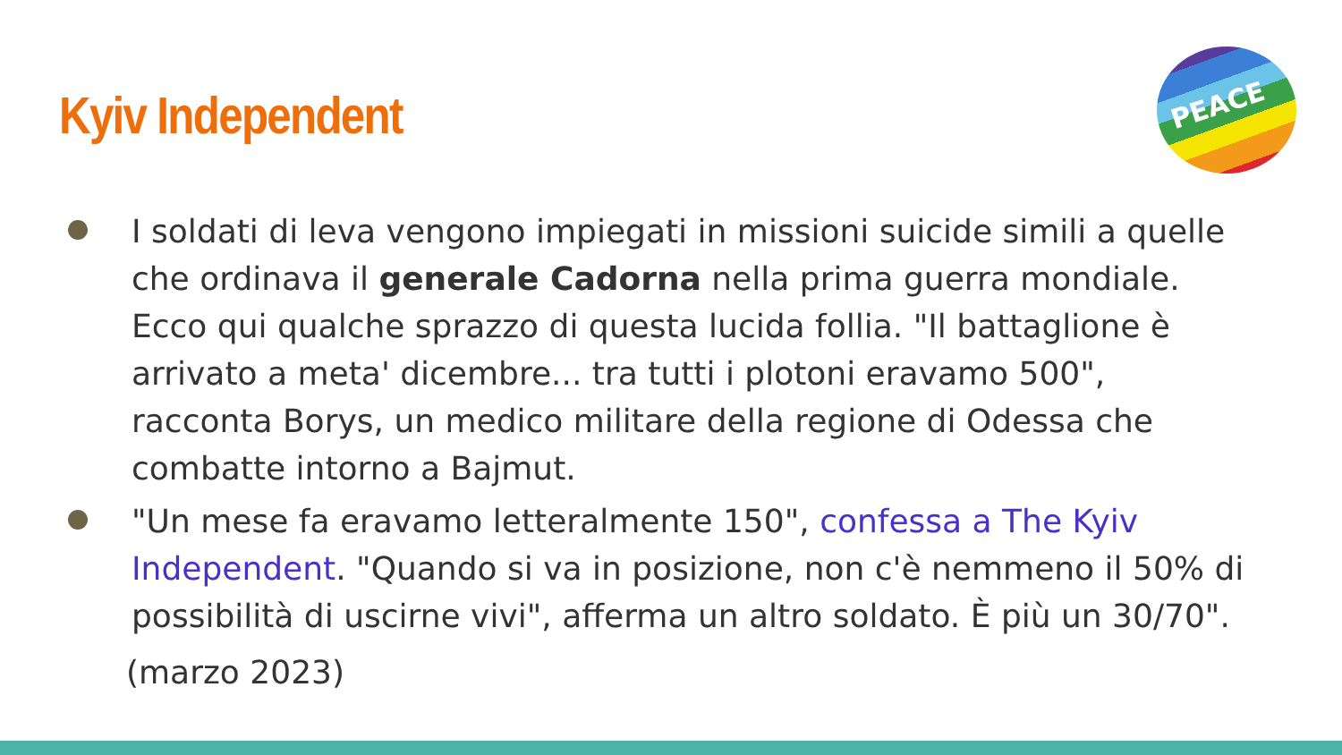Kyiv Independent
PEACE
I soldati di leva vengono impiegati in missioni suicide simili a quelle che ordinava il generale Cadorna nella prima guerra mondiale. Ecco qui qualche sprazzo di questa lucida follia. "Il battaglione è arrivato a meta' dicembre... tra tutti i plotoni eravamo 500", racconta Borys, un medico militare della regione di Odessa che combatte intorno a Bajmut.
"Un mese fa eravamo letteralmente 150", confessa a The Kyiv Independent. "Quando si va in posizione, non c'è nemmeno il 50% di possibilità di uscirne vivi", afferma un altro soldato. È più un 30/70".
(marzo 2023)